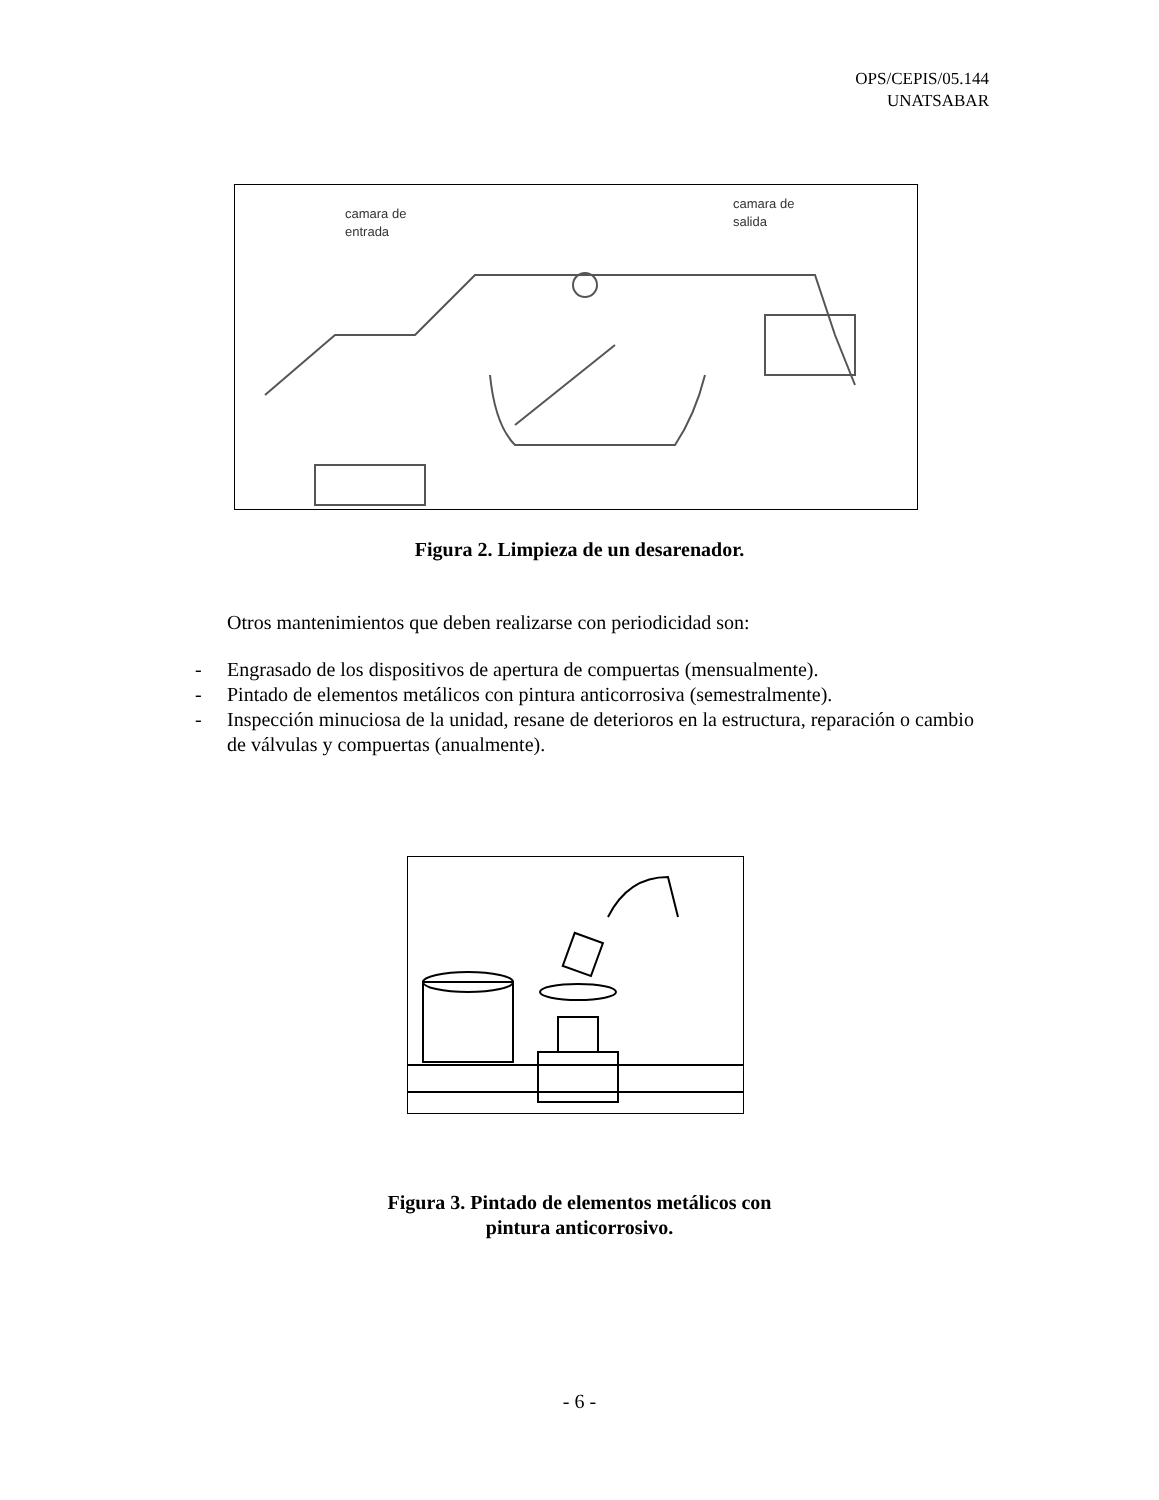OPS/CEPIS/05.144
UNATSABAR
camara de
entrada
camara de
salida
Figura 2. Limpieza de un desarenador.
Otros mantenimientos que deben realizarse con periodicidad son:
- Engrasado de los dispositivos de apertura de compuertas (mensualmente).
- Pintado de elementos metálicos con pintura anticorrosiva (semestralmente).
- Inspección minuciosa de la unidad, resane de deterioros en la estructura, reparación o cambio de válvulas y compuertas (anualmente).
Figura 3. Pintado de elementos metálicos con
pintura anticorrosivo.
- 6 -